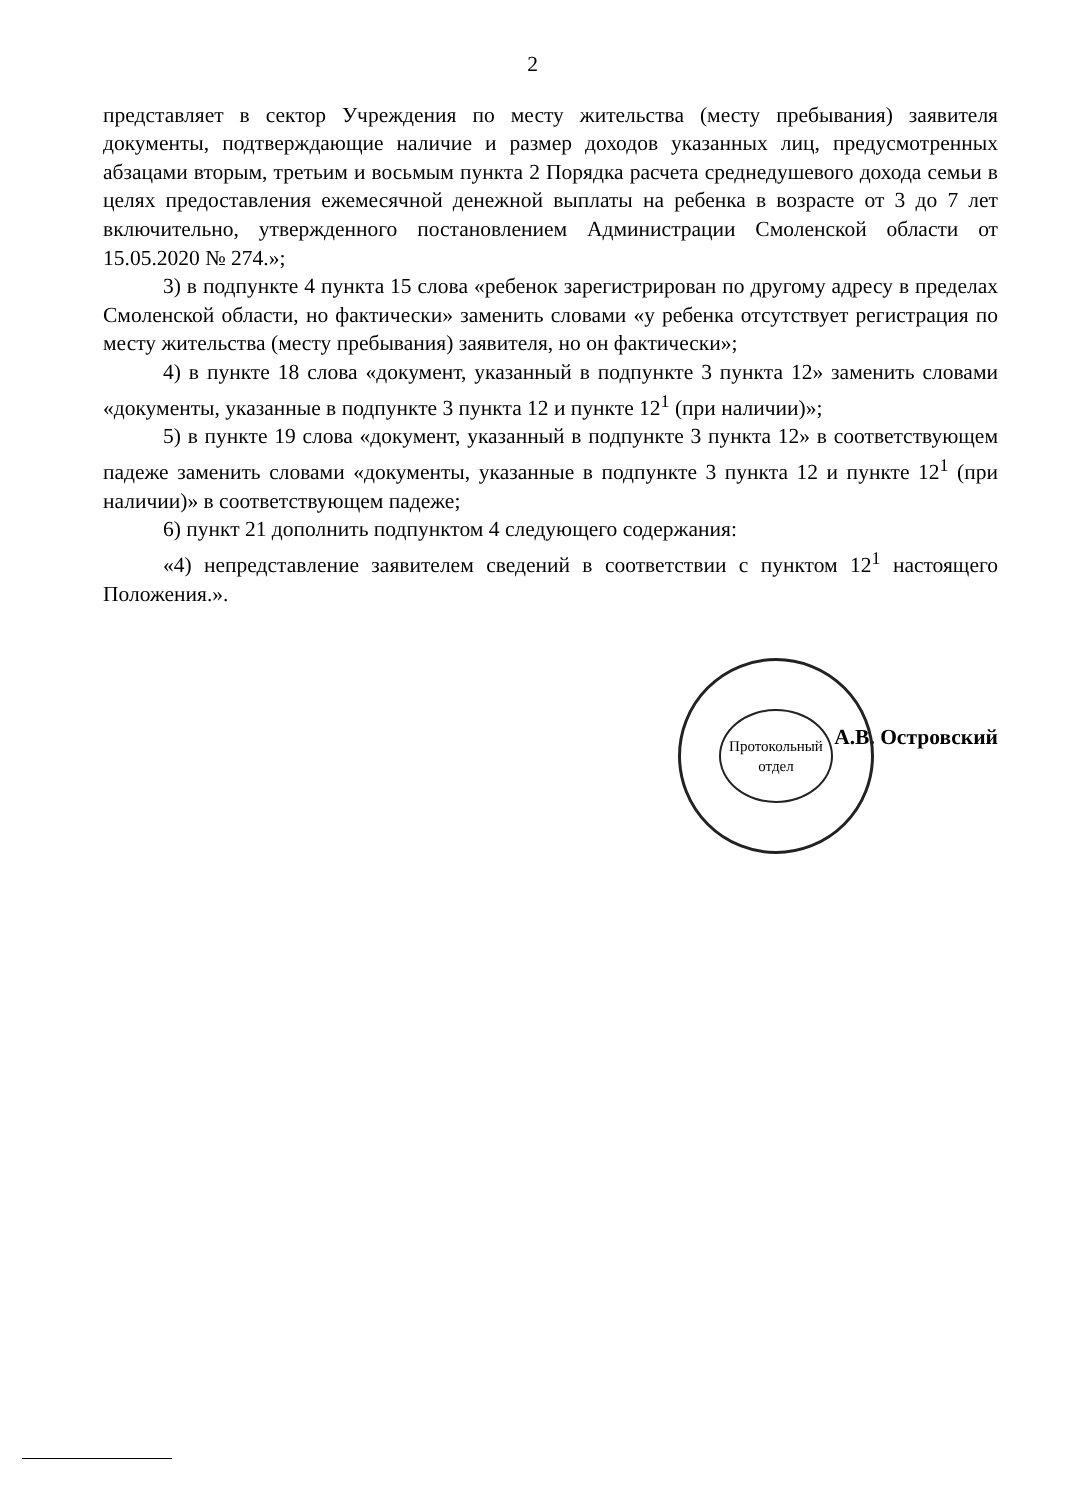2
представляет в сектор Учреждения по месту жительства (месту пребывания) заявителя документы, подтверждающие наличие и размер доходов указанных лиц, предусмотренных абзацами вторым, третьим и восьмым пункта 2 Порядка расчета среднедушевого дохода семьи в целях предоставления ежемесячной денежной выплаты на ребенка в возрасте от 3 до 7 лет включительно, утвержденного постановлением Администрации Смоленской области от 15.05.2020 № 274.»;
3) в подпункте 4 пункта 15 слова «ребенок зарегистрирован по другому адресу в пределах Смоленской области, но фактически» заменить словами «у ребенка отсутствует регистрация по месту жительства (месту пребывания) заявителя, но он фактически»;
4) в пункте 18 слова «документ, указанный в подпункте 3 пункта 12» заменить словами «документы, указанные в подпункте 3 пункта 12 и пункте 12<sup>1</sup> (при наличии)»;
5) в пункте 19 слова «документ, указанный в подпункте 3 пункта 12» в соответствующем падеже заменить словами «документы, указанные в подпункте 3 пункта 12 и пункте 12<sup>1</sup> (при наличии)» в соответствующем падеже;
6) пункт 21 дополнить подпунктом 4 следующего содержания:
«4) непредставление заявителем сведений в соответствии с пунктом 12<sup>1</sup> настоящего Положения.».
Протокольный
отдел
А.В. Островский